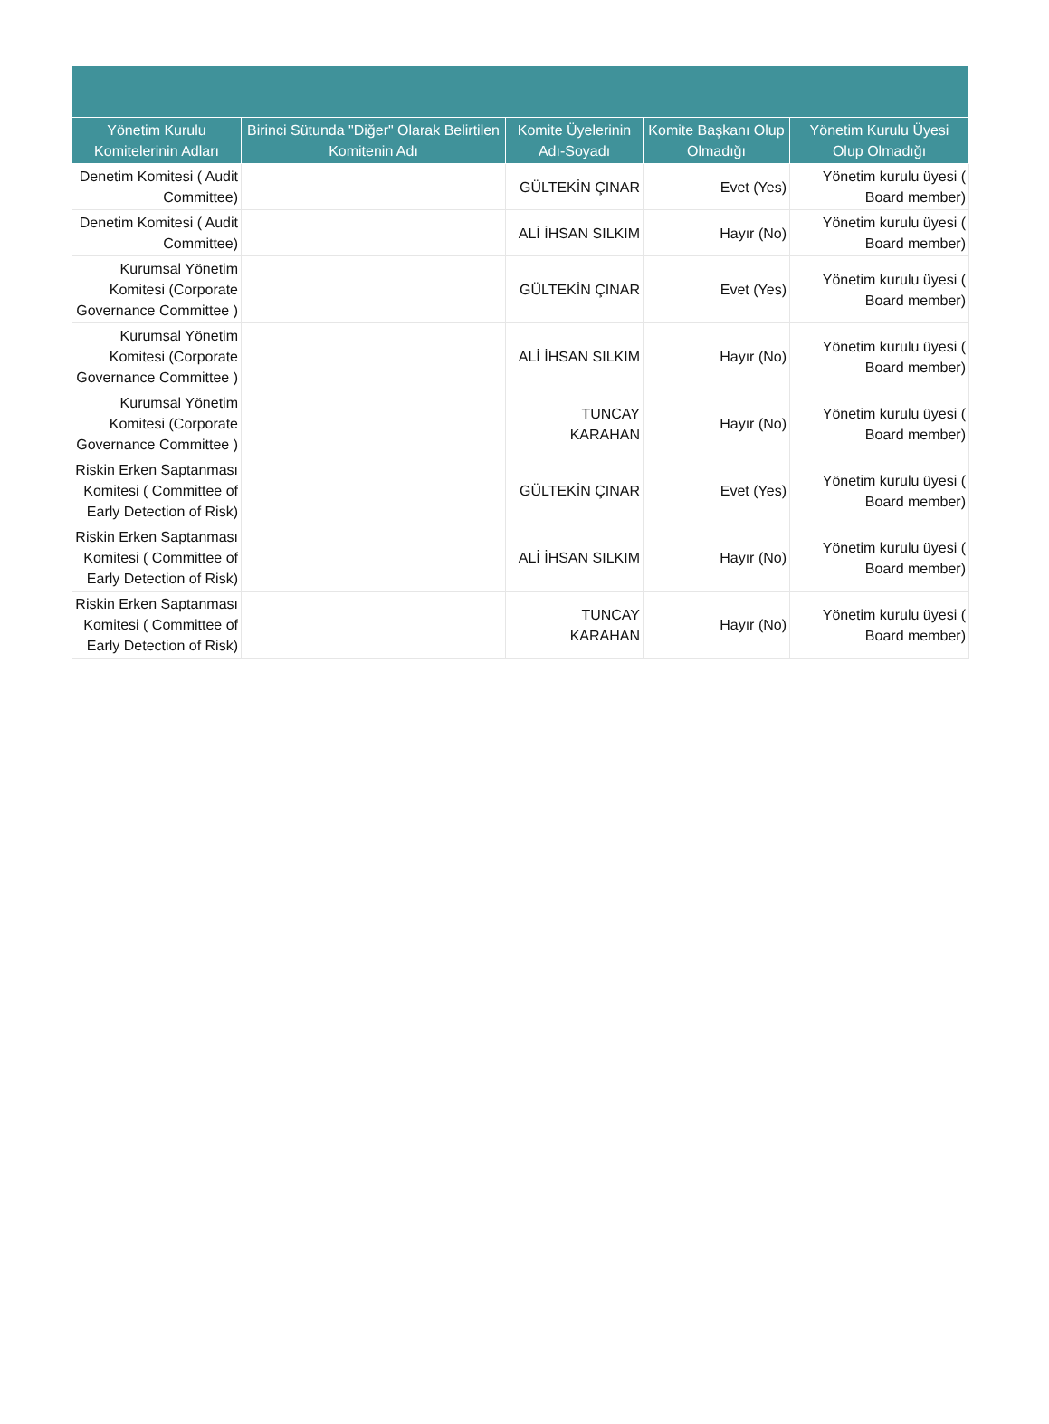| Yönetim Kurulu Komitelerinin Adları | Birinci Sütunda "Diğer" Olarak Belirtilen Komitenin Adı | Komite Üyelerinin Adı-Soyadı | Komite Başkanı Olup Olmadığı | Yönetim Kurulu Üyesi Olup Olmadığı |
| --- | --- | --- | --- | --- |
| Denetim Komitesi ( Audit Committee) | | GÜLTEKİN ÇINAR | Evet (Yes) | Yönetim kurulu üyesi ( Board member) |
| Denetim Komitesi ( Audit Committee) | | ALİ İHSAN SILKIM | Hayır (No) | Yönetim kurulu üyesi ( Board member) |
| Kurumsal Yönetim Komitesi (Corporate Governance Committee ) | | GÜLTEKİN ÇINAR | Evet (Yes) | Yönetim kurulu üyesi ( Board member) |
| Kurumsal Yönetim Komitesi (Corporate Governance Committee ) | | ALİ İHSAN SILKIM | Hayır (No) | Yönetim kurulu üyesi ( Board member) |
| Kurumsal Yönetim Komitesi (Corporate Governance Committee ) | | TUNCAY KARAHAN | Hayır (No) | Yönetim kurulu üyesi ( Board member) |
| Riskin Erken Saptanması Komitesi ( Committee of Early Detection of Risk) | | GÜLTEKİN ÇINAR | Evet (Yes) | Yönetim kurulu üyesi ( Board member) |
| Riskin Erken Saptanması Komitesi ( Committee of Early Detection of Risk) | | ALİ İHSAN SILKIM | Hayır (No) | Yönetim kurulu üyesi ( Board member) |
| Riskin Erken Saptanması Komitesi ( Committee of Early Detection of Risk) | | TUNCAY KARAHAN | Hayır (No) | Yönetim kurulu üyesi ( Board member) |